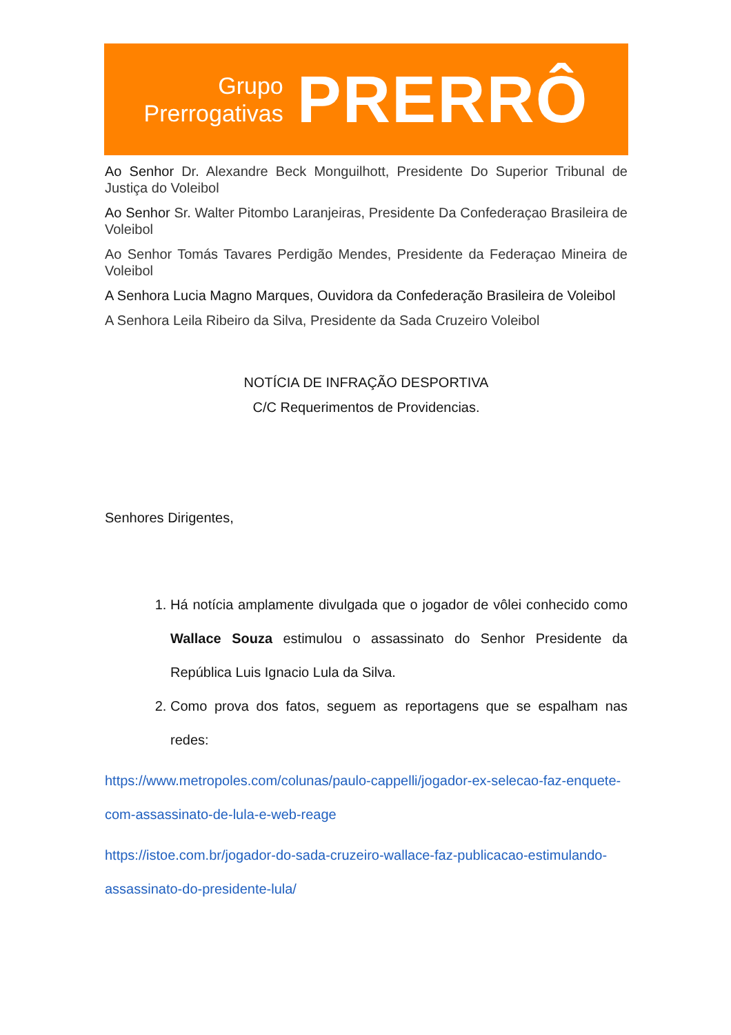Grupo
Prerrogativas
PRERRÔ
Ao Senhor Dr. Alexandre Beck Monguilhott, Presidente Do Superior Tribunal de Justiça do Voleibol
Ao Senhor Sr. Walter Pitombo Laranjeiras, Presidente Da Confederaçao Brasileira de Voleibol
Ao Senhor Tomás Tavares Perdigão Mendes, Presidente da Federaçao Mineira de Voleibol
A Senhora Lucia Magno Marques, Ouvidora da Confederação Brasileira de Voleibol
A Senhora Leila Ribeiro da Silva, Presidente da Sada Cruzeiro Voleibol
NOTÍCIA DE INFRAÇÃO DESPORTIVA
C/C Requerimentos de Providencias.
Senhores Dirigentes,
1. Há notícia amplamente divulgada que o jogador de vôlei conhecido como Wallace Souza estimulou o assassinato do Senhor Presidente da República Luis Ignacio Lula da Silva.
2. Como prova dos fatos, seguem as reportagens que se espalham nas redes:
https://www.metropoles.com/colunas/paulo-cappelli/jogador-ex-selecao-faz-enquete-com-assassinato-de-lula-e-web-reage
https://istoe.com.br/jogador-do-sada-cruzeiro-wallace-faz-publicacao-estimulando-assassinato-do-presidente-lula/